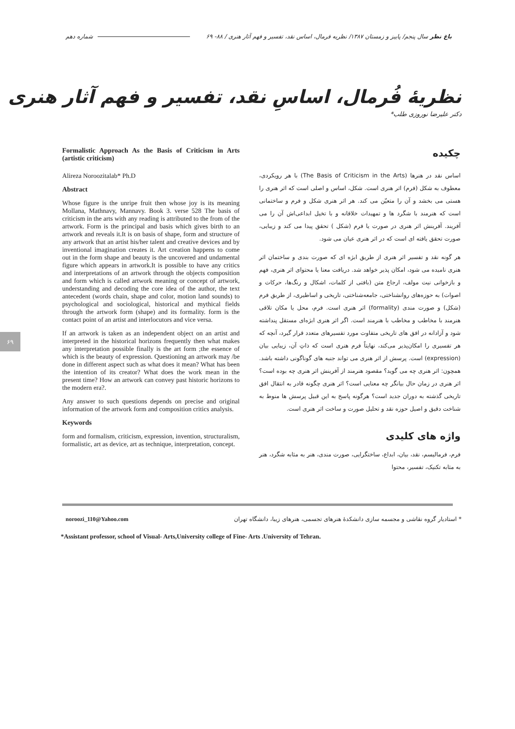شماره دهم
باغ نظر سال پنجم/ پاییز و زمستان ۱۳۸۷/ نظریه فرمال، اساس نقد، تفسیر و فهم آثار هنری / ۸۸- ۶۹
نظریهٔ فُرمال، اساسِ نقد، تفسیر و فهم آثار هنری
دکتر علیرضا نوروزی طلب*
چکیده
اساس نقد در هنرها (The Basis of Criticism in the Arts) با هر رویکردی، معطوف به شکل (فرم) اثر هنری است. شکل، اساس و اصلی است که اثر هنری را هستی می بخشد و آن را متعیّن می کند. هر اثر هنری شکل و فرم و ساختمانی است که هنرمند با شگرد ها و تمهیدات خلاقانه و با تخیل ابداعی‌اش آن را می آفریند. آفرینش اثر هنری در صورت یا فرم (شکل ) تحقق پیدا می کند و زیبایی، صورت تحقق یافته ای است که در اثر هنری عیان می شود.
هر گونه نقد و تفسیر اثر هنری از طریق ابژه ای که صورت بندی و ساختمان اثر هنری نامیده می شود، امکان پذیر خواهد شد. دریافت معنا یا محتوای اثر هنری، فهم و بازخوانی نیت مولف، ارجاع متن (بافتی از کلمات، اشکال و رنگ‌ها، حرکات و اصوات) به حوزه‌های روانشناختی، جامعه‌شناختی، تاریخی و اساطیری، از طریق فرم (شکل) و صورت مندی (formality) اثر هنری است. فرم، محل یا مکان تلاقی هنرمند با مخاطب و مخاطب با هنرمند است. اگر اثر هنری ابژه‌ای مستقل پنداشته شود و آزادانه در افق های تاریخی متفاوت مورد تفسیرهای متعدد قرار گیرد، آنچه که هر تفسیری را امکان‌پذیر می‌کند، نهایتاً فرم هنری است که ذاتِ آن، زیبایی بیان (expression) است. پرسش از اثر هنری می تواند جنبه های گوناگونی داشته باشد. همچون: اثر هنری چه می گوید؟ مقصود هنرمند از آفرینش اثر هنری چه بوده است؟ اثر هنری در زمان حال بیانگر چه معنایی است؟ اثر هنری چگونه قادر به انتقال افق تاریخی گذشته به دوران جدید است؟ هرگونه پاسخ به این قبیل پرسش ها منوط به شناخت دقیق و اصیل حوزه نقد و تحلیل صورت و ساخت اثر هنری است.
واژه های کلیدی
فرم، فرمالیسم، نقد، بیان، ابداع، ساختگرایی، صورت مندی، هنر به مثابه شگرد، هنر به مثابه تکنیک، تفسیر، محتوا
Formalistic Approach As the Basis of Criticism in Arts (artistic criticism)
Alireza Noroozitalab* Ph.D
Abstract
Whose figure is the unripe fruit then whose joy is its meaning Mollana, Mathnavy, Mannavy. Book 3. verse 528 The basis of criticism in the arts with any reading is attributed to the from of the artwork. Form is the principal and basis which gives birth to an artwork and reveals it.It is on basis of shape, form and structure of any artwork that an artist his/her talent and creative devices and by inventional imagination creates it. Art creation happens to come out in the form shape and beauty is the uncovered and undamental figure which appears in artwork.It is possible to have any critics and interpretations of an artwork through the objects composition and form which is called artwork meaning or concept of artwork, understanding and decoding the core idea of the author, the text antecedent (words chain, shape and color, motion land sounds) to psychological and sociological, historical and mythical fields through the artwork form (shape) and its formality. form is the contact point of an artist and interlocutors and vice versa.
If an artwork is taken as an independent object on an artist and interpreted in the historical horizons frequently then what makes any interpretation possible finally is the art form ;the essence of which is the beauty of expression. Questioning an artwork may /be done in different aspect such as what does it mean? What has been the intention of its creator? What does the work mean in the present time? How an artwork can convey past historic horizons to the modern era?.
Any answer to such questions depends on precise and original information of the artwork form and composition critics analysis.
Keywords
form and formalism, criticism, expression, invention, structuralism, formalistic, art as device, art as technique, interpretation, concept.
* استادیار گروه نقاشی و مجسمه سازی دانشکدهٔ هنرهای تجسمی، هنرهای زیبا، دانشگاه تهران
noroozi_110@Yahoo.com
*Assistant professor, school of Visual- Arts,University college of Fine- Arts .University of Tehran.
۶۹